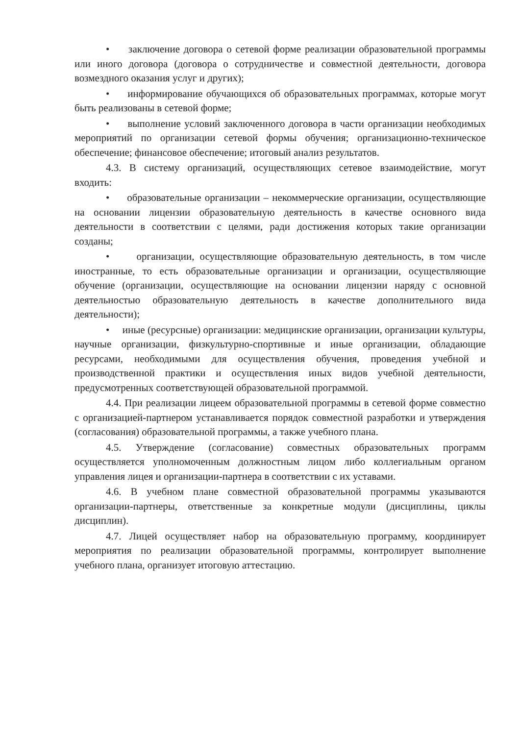• заключение договора о сетевой форме реализации образовательной программы или иного договора (договора о сотрудничестве и совместной деятельности, договора возмездного оказания услуг и других);
• информирование обучающихся об образовательных программах, которые могут быть реализованы в сетевой форме;
• выполнение условий заключенного договора в части организации необходимых мероприятий по организации сетевой формы обучения; организационно-техническое обеспечение; финансовое обеспечение; итоговый анализ результатов.
4.3. В систему организаций, осуществляющих сетевое взаимодействие, могут входить:
• образовательные организации – некоммерческие организации, осуществляющие на основании лицензии образовательную деятельность в качестве основного вида деятельности в соответствии с целями, ради достижения которых такие организации созданы;
• организации, осуществляющие образовательную деятельность, в том числе иностранные, то есть образовательные организации и организации, осуществляющие обучение (организации, осуществляющие на основании лицензии наряду с основной деятельностью образовательную деятельность в качестве дополнительного вида деятельности);
• иные (ресурсные) организации: медицинские организации, организации культуры, научные организации, физкультурно-спортивные и иные организации, обладающие ресурсами, необходимыми для осуществления обучения, проведения учебной и производственной практики и осуществления иных видов учебной деятельности, предусмотренных соответствующей образовательной программой.
4.4. При реализации лицеем образовательной программы в сетевой форме совместно с организацией-партнером устанавливается порядок совместной разработки и утверждения (согласования) образовательной программы, а также учебного плана.
4.5. Утверждение (согласование) совместных образовательных программ осуществляется уполномоченным должностным лицом либо коллегиальным органом управления лицея и организации-партнера в соответствии с их уставами.
4.6. В учебном плане совместной образовательной программы указываются организации-партнеры, ответственные за конкретные модули (дисциплины, циклы дисциплин).
4.7. Лицей осуществляет набор на образовательную программу, координирует мероприятия по реализации образовательной программы, контролирует выполнение учебного плана, организует итоговую аттестацию.